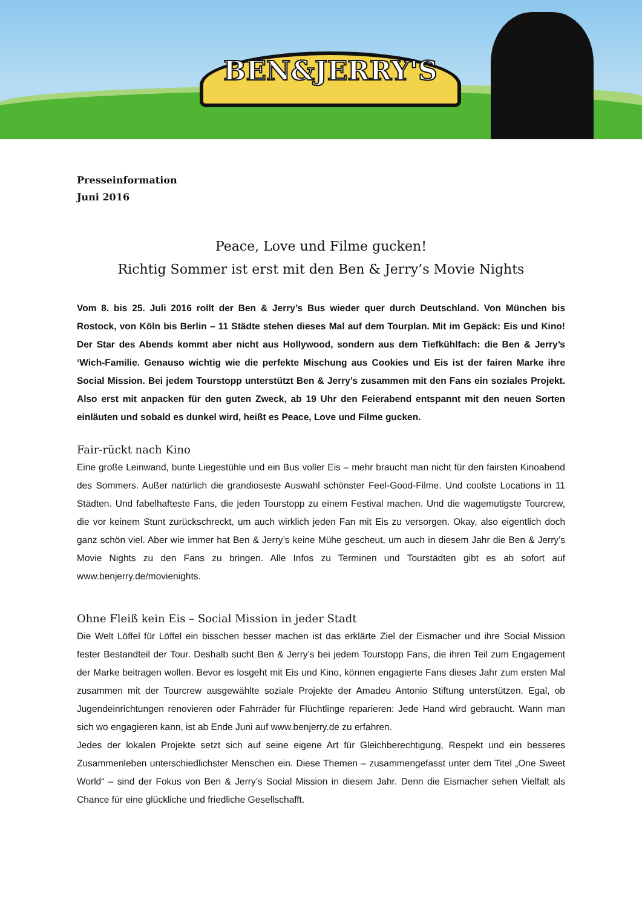BEN&JERRY'S
Presseinformation
Juni 2016
Peace, Love und Filme gucken!
Richtig Sommer ist erst mit den Ben & Jerry’s Movie Nights
Vom 8. bis 25. Juli 2016 rollt der Ben & Jerry’s Bus wieder quer durch Deutschland. Von München bis Rostock, von Köln bis Berlin – 11 Städte stehen dieses Mal auf dem Tourplan. Mit im Gepäck: Eis und Kino! Der Star des Abends kommt aber nicht aus Hollywood, sondern aus dem Tiefkühlfach: die Ben & Jerry’s ‘Wich-Familie. Genauso wichtig wie die perfekte Mischung aus Cookies und Eis ist der fairen Marke ihre Social Mission. Bei jedem Tourstopp unterstützt Ben & Jerry’s zusammen mit den Fans ein soziales Projekt. Also erst mit anpacken für den guten Zweck, ab 19 Uhr den Feierabend entspannt mit den neuen Sorten einläuten und sobald es dunkel wird, heißt es Peace, Love und Filme gucken.
Fair-rückt nach Kino
Eine große Leinwand, bunte Liegestühle und ein Bus voller Eis – mehr braucht man nicht für den fairsten Kinoabend des Sommers. Außer natürlich die grandioseste Auswahl schönster Feel-Good-Filme. Und coolste Locations in 11 Städten. Und fabelhafteste Fans, die jeden Tourstopp zu einem Festival machen. Und die wagemutigste Tourcrew, die vor keinem Stunt zurückschreckt, um auch wirklich jeden Fan mit Eis zu versorgen. Okay, also eigentlich doch ganz schön viel. Aber wie immer hat Ben & Jerry’s keine Mühe gescheut, um auch in diesem Jahr die Ben & Jerry’s Movie Nights zu den Fans zu bringen. Alle Infos zu Terminen und Tourstädten gibt es ab sofort auf www.benjerry.de/movienights.
Ohne Fleiß kein Eis – Social Mission in jeder Stadt
Die Welt Löffel für Löffel ein bisschen besser machen ist das erklärte Ziel der Eismacher und ihre Social Mission fester Bestandteil der Tour. Deshalb sucht Ben & Jerry’s bei jedem Tourstopp Fans, die ihren Teil zum Engagement der Marke beitragen wollen. Bevor es losgeht mit Eis und Kino, können engagierte Fans dieses Jahr zum ersten Mal zusammen mit der Tourcrew ausgewählte soziale Projekte der Amadeu Antonio Stiftung unterstützen. Egal, ob Jugendeinrichtungen renovieren oder Fahrräder für Flüchtlinge reparieren: Jede Hand wird gebraucht. Wann man sich wo engagieren kann, ist ab Ende Juni auf www.benjerry.de zu erfahren.
Jedes der lokalen Projekte setzt sich auf seine eigene Art für Gleichberechtigung, Respekt und ein besseres Zusammenleben unterschiedlichster Menschen ein. Diese Themen – zusammengefasst unter dem Titel „One Sweet World“ – sind der Fokus von Ben & Jerry’s Social Mission in diesem Jahr. Denn die Eismacher sehen Vielfalt als Chance für eine glückliche und friedliche Gesellschafft.